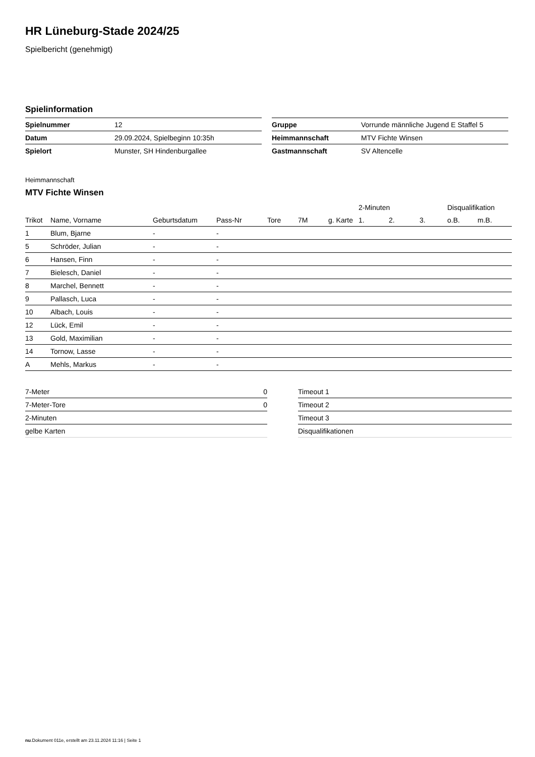HR Lüneburg-Stade 2024/25
Spielbericht (genehmigt)
Spielinformation
| Spielnummer | 12 |
| Datum | 29.09.2024, Spielbeginn 10:35h |
| Spielort | Munster, SH Hindenburgallee |
| Gruppe | Vorrunde männliche Jugend E Staffel 5 |
| Heimmannschaft | MTV Fichte Winsen |
| Gastmannschaft | SV Altencelle |
Heimmannschaft
MTV Fichte Winsen
| | | | | | | | 2-Minuten | | | Disqualifikation | |
| --- | --- | --- | --- | --- | --- | --- | --- | --- | --- | --- | --- |
| Trikot | Name, Vorname | Geburtsdatum | Pass-Nr | Tore | 7M | g. Karte | 1. | 2. | 3. | o.B. | m.B. |
| 1 | Blum, Bjarne | - | - | | | | | | | | |
| 5 | Schröder, Julian | - | - | | | | | | | | |
| 6 | Hansen, Finn | - | - | | | | | | | | |
| 7 | Bielesch, Daniel | - | - | | | | | | | | |
| 8 | Marchel, Bennett | - | - | | | | | | | | |
| 9 | Pallasch, Luca | - | - | | | | | | | | |
| 10 | Albach, Louis | - | - | | | | | | | | |
| 12 | Lück, Emil | - | - | | | | | | | | |
| 13 | Gold, Maximilian | - | - | | | | | | | | |
| 14 | Tornow, Lasse | - | - | | | | | | | | |
| A | Mehls, Markus | - | - | | | | | | | | |
| 7-Meter | 0 |
| 7-Meter-Tore | 0 |
| 2-Minuten | |
| gelbe Karten | |
| Timeout 1 |
| Timeout 2 |
| Timeout 3 |
| Disqualifikationen |
nu.Dokument 011e, erstellt am 23.11.2024 11:16 | Seite 1